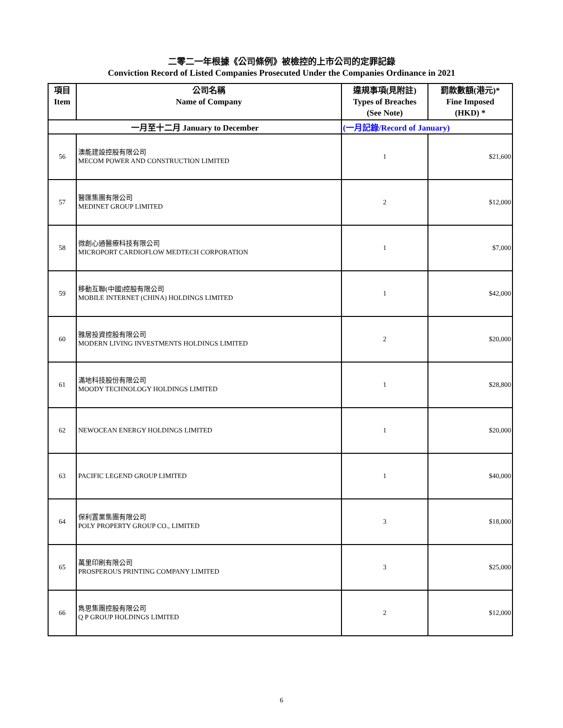二零二一年根據《公司條例》被檢控的上市公司的定罪記錄
Conviction Record of Listed Companies Prosecuted Under the Companies Ordinance in 2021
| 項目 Item | 公司名稱 Name of Company | 違規事項(見附註) Types of Breaches (See Note) | 罰款數額(港元)* Fine Imposed (HKD) * |
| --- | --- | --- | --- |
| 一月至十二月 January to December | | (一月記錄/Record of January) | |
| 56 | 澳能建設控股有限公司 MECOM POWER AND CONSTRUCTION LIMITED | 1 | $21,600 |
| 57 | 醫匯集團有限公司 MEDINET GROUP LIMITED | 2 | $12,000 |
| 58 | 微創心通醫療科技有限公司 MICROPORT CARDIOFLOW MEDTECH CORPORATION | 1 | $7,000 |
| 59 | 移動互聯(中國)控股有限公司 MOBILE INTERNET (CHINA) HOLDINGS LIMITED | 1 | $42,000 |
| 60 | 雅居投資控股有限公司 MODERN LIVING INVESTMENTS HOLDINGS LIMITED | 2 | $20,000 |
| 61 | 滿地科技股份有限公司 MOODY TECHNOLOGY HOLDINGS LIMITED | 1 | $28,800 |
| 62 | NEWOCEAN ENERGY HOLDINGS LIMITED | 1 | $20,000 |
| 63 | PACIFIC LEGEND GROUP LIMITED | 1 | $40,000 |
| 64 | 保利置業集團有限公司 POLY PROPERTY GROUP CO., LIMITED | 3 | $18,000 |
| 65 | 萬里印刷有限公司 PROSPEROUS PRINTING COMPANY LIMITED | 3 | $25,000 |
| 66 | 雋思集團控股有限公司 Q P GROUP HOLDINGS LIMITED | 2 | $12,000 |
6